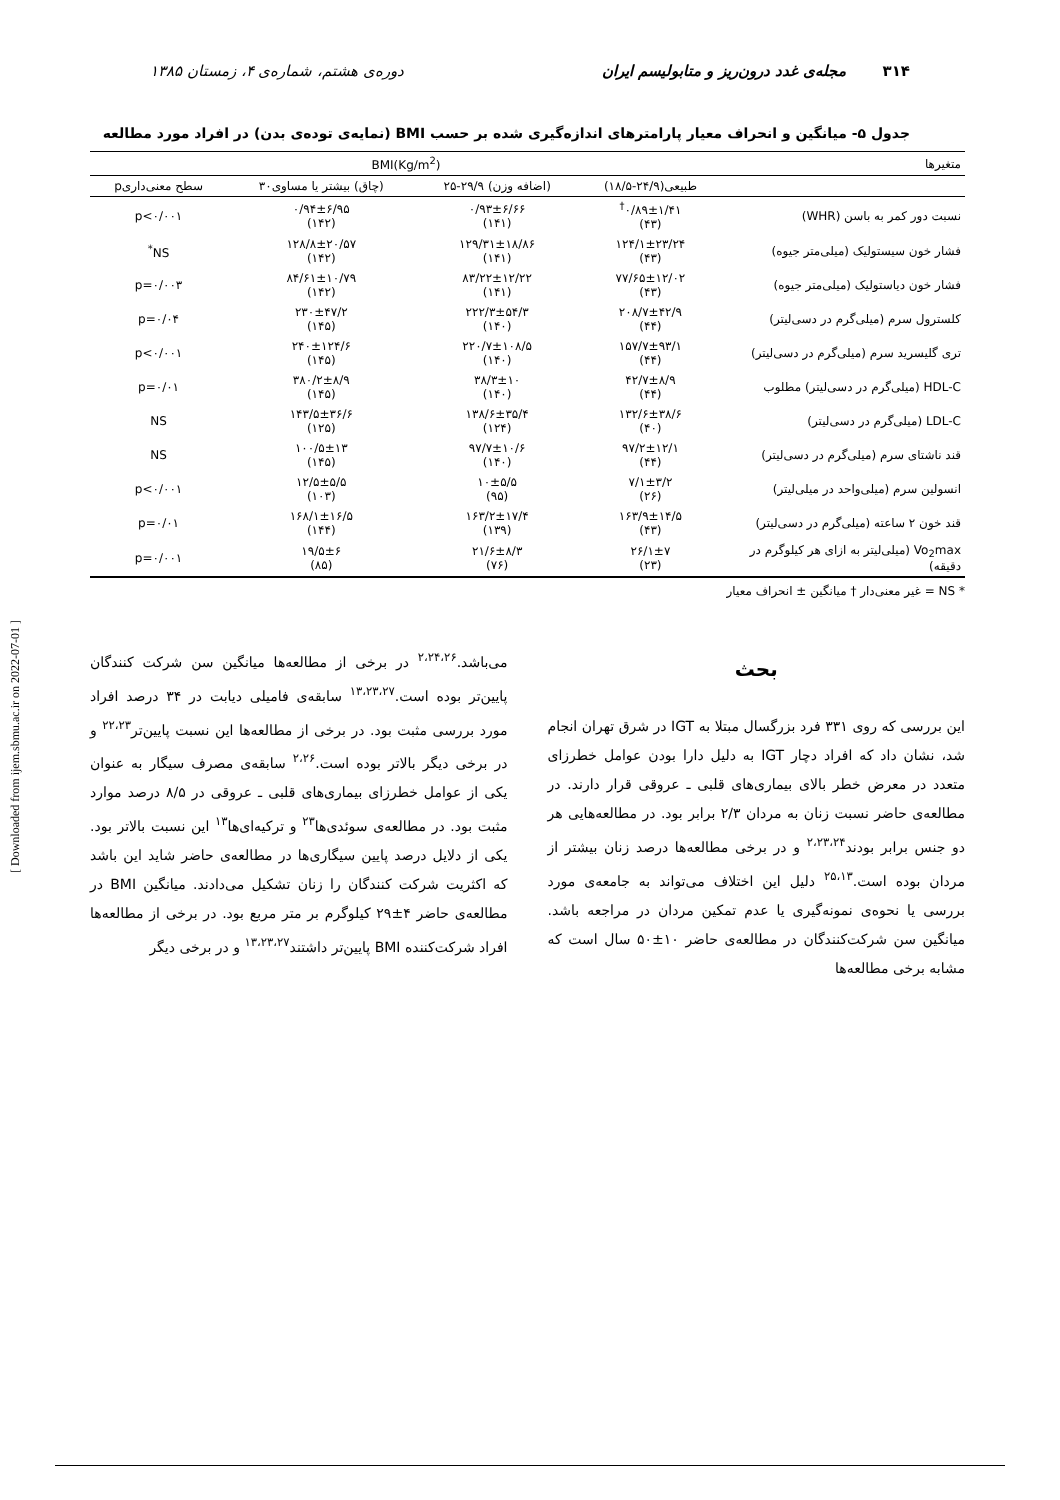۳۱۴ مجله‌ی غدد درون‌ریز و متابولیسم ایران دوره‌ی هشتم، شماره‌ی ۴، زمستان ۱۳۸۵
جدول ۵- میانگین و انحراف معیار پارامترهای اندازه‌گیری شده بر حسب BMI (نمایه‌ی توده‌ی بدن) در افراد مورد مطالعه
| متغیرها | BMI(Kg/m<sup>2</sup>) | | | |
| --- | --- | --- | --- | --- |
| | طبیعی(۲۴/۹-۱۸/۵) | (اضافه وزن) ۲۹/۹-۲۵ | (چاق) بیشتر یا مساوی۳۰ | سطح معنی‌داریp |
| نسبت دور کمر به باسن (WHR) | ۰/۸۹±۱/۴۱<sup>†</sup> (۴۳) | ۰/۹۳±۶/۶۶ (۱۴۱) | ۰/۹۴±۶/۹۵ (۱۴۲) | p<۰/۰۰۱ |
| فشار خون سیستولیک (میلی‌متر جیوه) | ۱۲۴/۱±۲۳/۲۴ (۴۳) | ۱۲۹/۳۱±۱۸/۸۶ (۱۴۱) | ۱۲۸/۸±۲۰/۵۷ (۱۴۲) | NS<sup>*</sup> |
| فشار خون دیاستولیک (میلی‌متر جیوه) | ۷۷/۶۵±۱۲/۰۲ (۴۳) | ۸۳/۲۲±۱۲/۲۲ (۱۴۱) | ۸۴/۶۱±۱۰/۷۹ (۱۴۲) | p=۰/۰۰۳ |
| کلسترول سرم (میلی‌گرم در دسی‌لیتر) | ۲۰۸/۷±۴۲/۹ (۴۴) | ۲۲۲/۳±۵۴/۳ (۱۴۰) | ۲۳۰±۴۷/۲ (۱۴۵) | p=۰/۰۴ |
| تری گلیسرید سرم (میلی‌گرم در دسی‌لیتر) | ۱۵۷/۷±۹۳/۱ (۴۴) | ۲۲۰/۷±۱۰۸/۵ (۱۴۰) | ۲۴۰±۱۲۴/۶ (۱۴۵) | p<۰/۰۰۱ |
| HDL-C (میلی‌گرم در دسی‌لیتر) مطلوب | ۴۲/۷±۸/۹ (۴۴) | ۳۸/۳±۱۰ (۱۴۰) | ۳۸۰/۲±۸/۹ (۱۴۵) | p=۰/۰۱ |
| LDL-C (میلی‌گرم در دسی‌لیتر) | ۱۳۲/۶±۳۸/۶ (۴۰) | ۱۳۸/۶±۳۵/۴ (۱۲۴) | ۱۴۳/۵±۳۶/۶ (۱۲۵) | NS |
| قند ناشتای سرم (میلی‌گرم در دسی‌لیتر) | ۹۷/۲±۱۲/۱ (۴۴) | ۹۷/۷±۱۰/۶ (۱۴۰) | ۱۰۰/۵±۱۳ (۱۴۵) | NS |
| انسولین سرم (میلی‌واحد در میلی‌لیتر) | ۷/۱±۳/۲ (۲۶) | ۱۰±۵/۵ (۹۵) | ۱۲/۵±۵/۵ (۱۰۳) | p<۰/۰۰۱ |
| قند خون ۲ ساعته (میلی‌گرم در دسی‌لیتر) | ۱۶۳/۹±۱۴/۵ (۴۳) | ۱۶۳/۲±۱۷/۴ (۱۳۹) | ۱۶۸/۱±۱۶/۵ (۱۴۴) | p=۰/۰۱ |
| Vo<sub>2</sub>max (میلی‌لیتر به ازای هر کیلوگرم در دقیقه) | ۲۶/۱±۷ (۲۳) | ۲۱/۶±۸/۳ (۷۶) | ۱۹/۵±۶ (۸۵) | p=۰/۰۰۱ |
* NS = غیر معنی‌دار † میانگین ± انحراف معیار
بحث
این بررسی که روی ۳۳۱ فرد بزرگسال مبتلا به IGT در شرق تهران انجام شد، نشان داد که افراد دچار IGT به دلیل دارا بودن عوامل خطرزای متعدد در معرض خطر بالای بیماری‌های قلبی ـ عروقی قرار دارند. در مطالعه‌ی حاضر نسبت زنان به مردان ۲/۳ برابر بود. در مطالعه‌هایی هر دو جنس برابر بودند<sup>۲،۲۳،۲۴</sup> و در برخی مطالعه‌ها درصد زنان بیشتر از مردان بوده است.<sup>۲۵،۱۳</sup> دلیل این اختلاف می‌تواند به جامعه‌ی مورد بررسی یا نحوه‌ی نمونه‌گیری یا عدم تمکین مردان در مراجعه باشد. میانگین سن شرکت‌کنندگان در مطالعه‌ی حاضر ۱۰±۵۰ سال است که مشابه برخی مطالعه‌ها
می‌باشد.<sup>۲،۲۴،۲۶</sup> در برخی از مطالعه‌ها میانگین سن شرکت کنندگان پایین‌تر بوده است.<sup>۱۳،۲۳،۲۷</sup> سابقه‌ی فامیلی دیابت در ۳۴ درصد افراد مورد بررسی مثبت بود. در برخی از مطالعه‌ها این نسبت پایین‌تر<sup>۲۲،۲۳</sup> و در برخی دیگر بالاتر بوده است.<sup>۲،۲۶</sup> سابقه‌ی مصرف سیگار به عنوان یکی از عوامل خطرزای بیماری‌های قلبی ـ عروقی در ۸/۵ درصد موارد مثبت بود. در مطالعه‌ی سوئدی‌ها<sup>۲۳</sup> و ترکیه‌ای‌ها<sup>۱۳</sup> این نسبت بالاتر بود. یکی از دلایل درصد پایین سیگاری‌ها در مطالعه‌ی حاضر شاید این باشد که اکثریت شرکت کنندگان را زنان تشکیل می‌دادند. میانگین BMI در مطالعه‌ی حاضر ۴±۲۹ کیلوگرم بر متر مربع بود. در برخی از مطالعه‌ها افراد شرکت‌کننده BMI پایین‌تر داشتند<sup>۱۳،۲۳،۲۷</sup> و در برخی دیگر
[ Downloaded from ijem.sbmu.ac.ir on 2022-07-01 ]